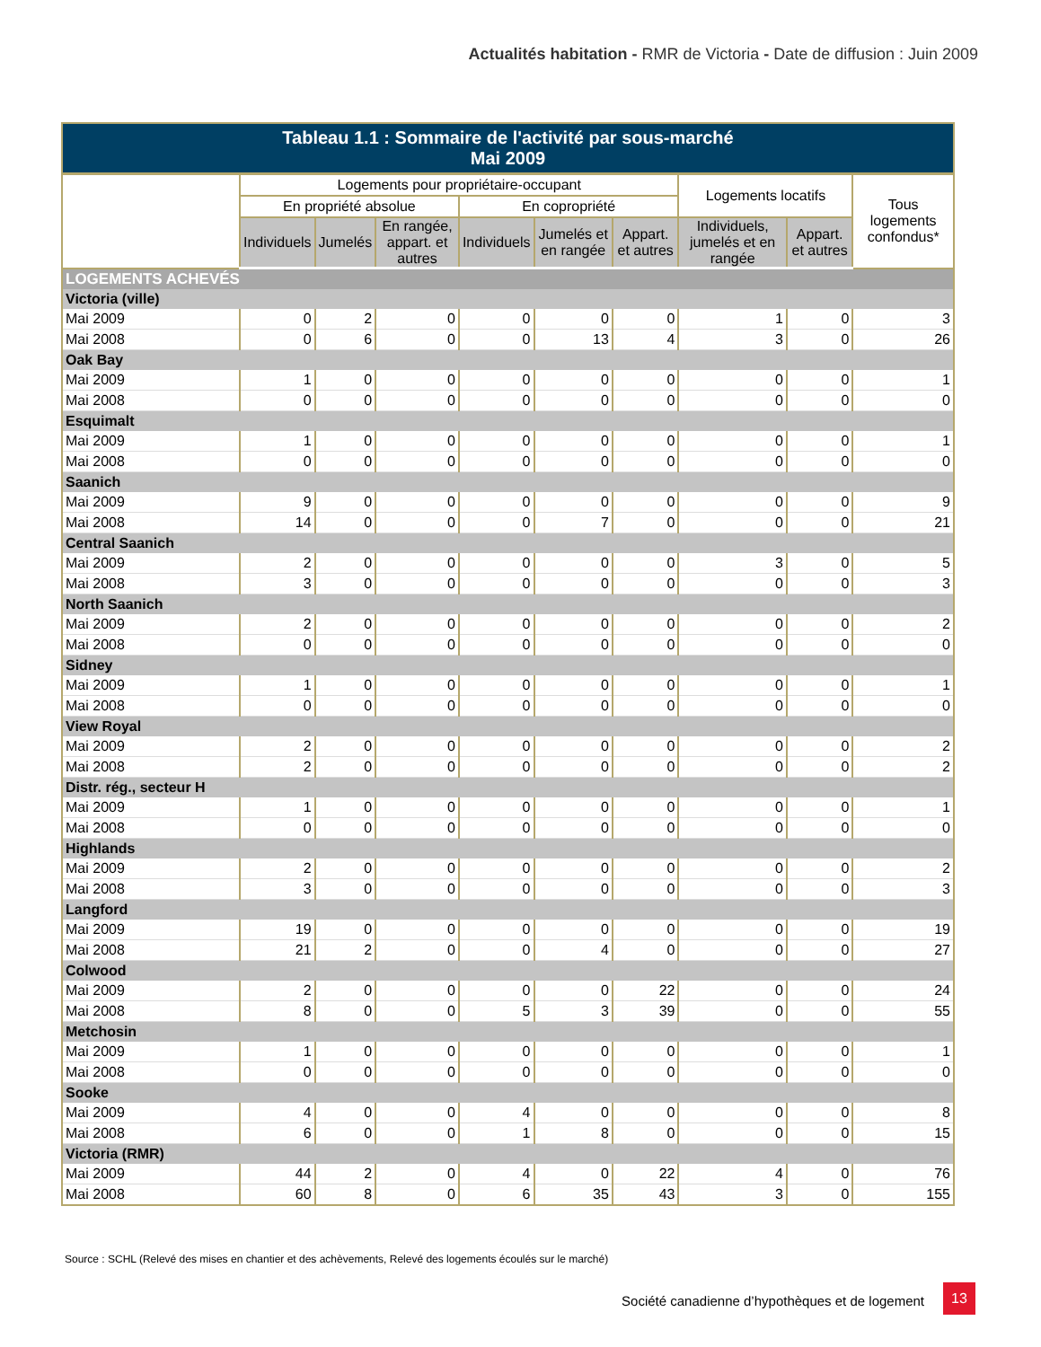Actualités habitation - RMR de Victoria - Date de diffusion : Juin 2009
| Tableau 1.1 : Sommaire de l'activité par sous-marché Mai 2009 | | | | | | | | | |
| --- | --- | --- | --- | --- | --- | --- | --- | --- | --- |
| | Logements pour propriétaire-occupant | | | | | | Logements locatifs | | Tous logements confondus* |
| | En propriété absolue | | | En copropriété | | | | | |
| | Individuels | Jumelés | En rangée, appart. et autres | Individuels | Jumelés et en rangée | Appart. et autres | Individuels, jumelés et en rangée | Appart. et autres | |
| LOGEMENTS ACHEVÉS | | | | | | | | | |
| Victoria (ville) | | | | | | | | | |
| Mai 2009 | 0 | 2 | 0 | 0 | 0 | 0 | 1 | 0 | 3 |
| Mai 2008 | 0 | 6 | 0 | 0 | 13 | 4 | 3 | 0 | 26 |
| Oak Bay | | | | | | | | | |
| Mai 2009 | 1 | 0 | 0 | 0 | 0 | 0 | 0 | 0 | 1 |
| Mai 2008 | 0 | 0 | 0 | 0 | 0 | 0 | 0 | 0 | 0 |
| Esquimalt | | | | | | | | | |
| Mai 2009 | 1 | 0 | 0 | 0 | 0 | 0 | 0 | 0 | 1 |
| Mai 2008 | 0 | 0 | 0 | 0 | 0 | 0 | 0 | 0 | 0 |
| Saanich | | | | | | | | | |
| Mai 2009 | 9 | 0 | 0 | 0 | 0 | 0 | 0 | 0 | 9 |
| Mai 2008 | 14 | 0 | 0 | 0 | 7 | 0 | 0 | 0 | 21 |
| Central Saanich | | | | | | | | | |
| Mai 2009 | 2 | 0 | 0 | 0 | 0 | 0 | 3 | 0 | 5 |
| Mai 2008 | 3 | 0 | 0 | 0 | 0 | 0 | 0 | 0 | 3 |
| North Saanich | | | | | | | | | |
| Mai 2009 | 2 | 0 | 0 | 0 | 0 | 0 | 0 | 0 | 2 |
| Mai 2008 | 0 | 0 | 0 | 0 | 0 | 0 | 0 | 0 | 0 |
| Sidney | | | | | | | | | |
| Mai 2009 | 1 | 0 | 0 | 0 | 0 | 0 | 0 | 0 | 1 |
| Mai 2008 | 0 | 0 | 0 | 0 | 0 | 0 | 0 | 0 | 0 |
| View Royal | | | | | | | | | |
| Mai 2009 | 2 | 0 | 0 | 0 | 0 | 0 | 0 | 0 | 2 |
| Mai 2008 | 2 | 0 | 0 | 0 | 0 | 0 | 0 | 0 | 2 |
| Distr. rég., secteur H | | | | | | | | | |
| Mai 2009 | 1 | 0 | 0 | 0 | 0 | 0 | 0 | 0 | 1 |
| Mai 2008 | 0 | 0 | 0 | 0 | 0 | 0 | 0 | 0 | 0 |
| Highlands | | | | | | | | | |
| Mai 2009 | 2 | 0 | 0 | 0 | 0 | 0 | 0 | 0 | 2 |
| Mai 2008 | 3 | 0 | 0 | 0 | 0 | 0 | 0 | 0 | 3 |
| Langford | | | | | | | | | |
| Mai 2009 | 19 | 0 | 0 | 0 | 0 | 0 | 0 | 0 | 19 |
| Mai 2008 | 21 | 2 | 0 | 0 | 4 | 0 | 0 | 0 | 27 |
| Colwood | | | | | | | | | |
| Mai 2009 | 2 | 0 | 0 | 0 | 0 | 22 | 0 | 0 | 24 |
| Mai 2008 | 8 | 0 | 0 | 5 | 3 | 39 | 0 | 0 | 55 |
| Metchosin | | | | | | | | | |
| Mai 2009 | 1 | 0 | 0 | 0 | 0 | 0 | 0 | 0 | 1 |
| Mai 2008 | 0 | 0 | 0 | 0 | 0 | 0 | 0 | 0 | 0 |
| Sooke | | | | | | | | | |
| Mai 2009 | 4 | 0 | 0 | 4 | 0 | 0 | 0 | 0 | 8 |
| Mai 2008 | 6 | 0 | 0 | 1 | 8 | 0 | 0 | 0 | 15 |
| Victoria (RMR) | | | | | | | | | |
| Mai 2009 | 44 | 2 | 0 | 4 | 0 | 22 | 4 | 0 | 76 |
| Mai 2008 | 60 | 8 | 0 | 6 | 35 | 43 | 3 | 0 | 155 |
Source : SCHL (Relevé des mises en chantier et des achèvements, Relevé des logements écoulés sur le marché)
Société canadienne d’hypothèques et de logement
13